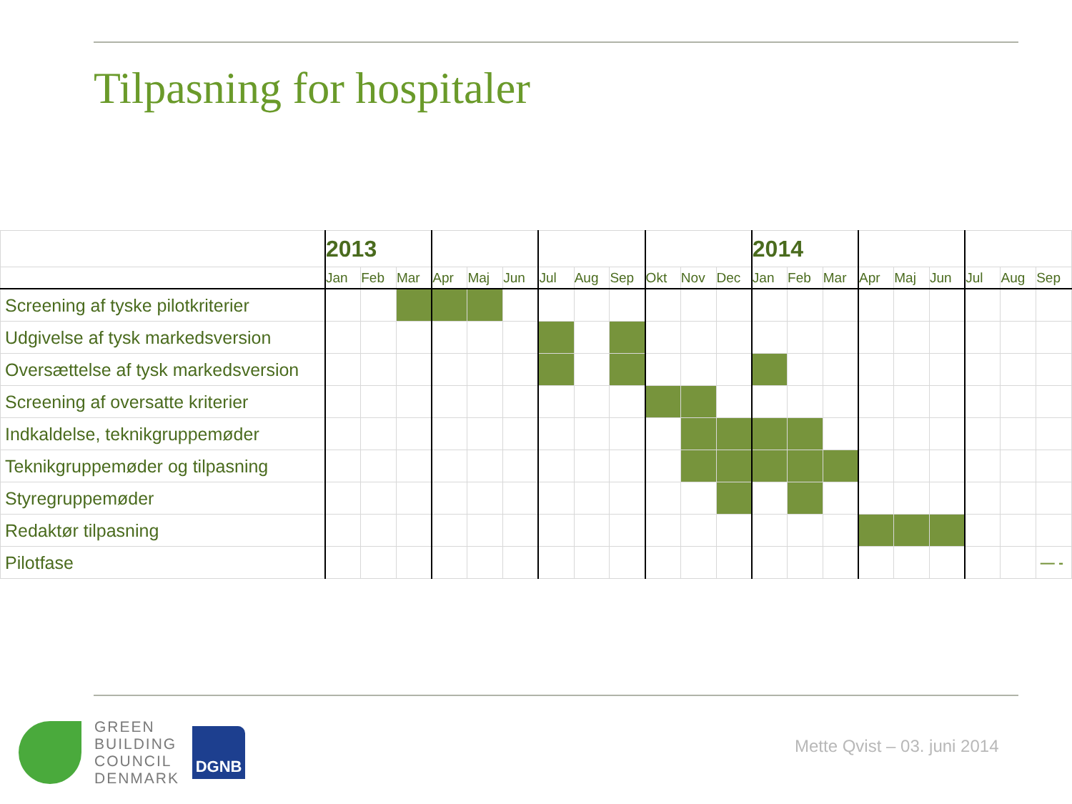Tilpasning for hospitaler
| | 2013 | | | | | | | | | | | | 2014 | | | | | | | | |
| | Jan | Feb | Mar | Apr | Maj | Jun | Jul | Aug | Sep | Okt | Nov | Dec | Jan | Feb | Mar | Apr | Maj | Jun | Jul | Aug | Sep |
| Screening af tyske pilotkriterier | | | | | | | | | | | | | | | | | | | | | |
| Udgivelse af tysk markedsversion | | | | | | | | | | | | | | | | | | | | | |
| Oversættelse af tysk markedsversion | | | | | | | | | | | | | | | | | | | | | |
| Screening af oversatte kriterier | | | | | | | | | | | | | | | | | | | | | |
| Indkaldelse, teknikgruppemøder | | | | | | | | | | | | | | | | | | | | | |
| Teknikgruppemøder og tilpasning | | | | | | | | | | | | | | | | | | | | | |
| Styregruppemøder | | | | | | | | | | | | | | | | | | | | | |
| Redaktør tilpasning | | | | | | | | | | | | | | | | | | | | | |
| Pilotfase | | | | | | | | | | | | | | | | | | | | | — - |
GREEN
BUILDING
COUNCIL
DENMARK
DGNB
Mette Qvist – 03. juni 2014